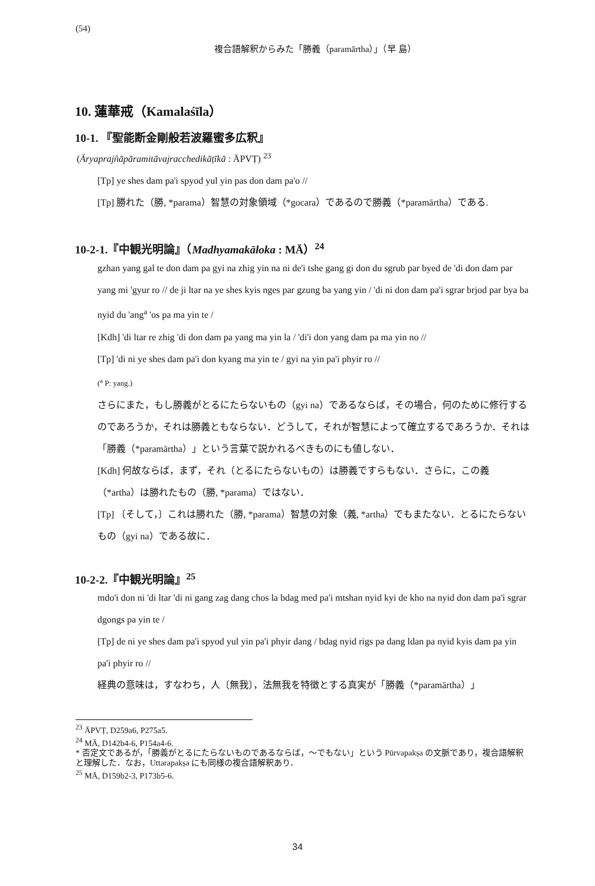(54)
複合語解釈からみた「勝義（paramārtha）」（早 島）
10. 蓮華戒（Kamalaśīla）
10-1. 『聖能断金剛般若波羅蜜多広釈』
(Āryaprajñāpāramitāvajracchedikāṭīkā : ĀPVṬ) <sup>23</sup>
[Tp] ye shes dam pa'i spyod yul yin pas don dam pa'o //
[Tp] 勝れた（勝, *parama）智慧の対象領域（*gocara）であるので勝義（*paramārtha）である.
10-2-1.『中観光明論』（Madhyamakāloka : MĀ）<sup>24</sup>
gzhan yang gal te don dam pa gyi na zhig yin na ni de'i tshe gang gi don du sgrub par byed de 'di don dam par yang mi 'gyur ro // de ji ltar na ye shes kyis nges par gzung ba yang yin / 'di ni don dam pa'i sgrar brjod par bya ba nyid du 'ang<sup>a</sup> 'os pa ma yin te /
[Kdh] 'di ltar re zhig 'di don dam pa yang ma yin la / 'di'i don yang dam pa ma yin no //
[Tp] 'di ni ye shes dam pa'i don kyang ma yin te / gyi na yin pa'i phyir ro //
(<sup>a</sup> P: yang.)
さらにまた，もし勝義がとるにたらないもの（gyi na）であるならば，その場合，何のために修行するのであろうか，それは勝義ともならない．どうして，それが智慧によって確立するであろうか．それは「勝義（*paramārtha）」という言葉で説かれるべきものにも値しない．
[Kdh] 何故ならば，まず，それ（とるにたらないもの）は勝義ですらもない．さらに，この義（*artha）は勝れたもの（勝, *parama）ではない．
[Tp] 〔そして，〕これは勝れた（勝, *parama）智慧の対象（義, *artha）でもまたない．とるにたらないもの（gyi na）である故に．
10-2-2.『中観光明論』<sup>25</sup>
mdo'i don ni 'di ltar 'di ni gang zag dang chos la bdag med pa'i mtshan nyid kyi de kho na nyid don dam pa'i sgrar dgongs pa yin te /
[Tp] de ni ye shes dam pa'i spyod yul yin pa'i phyir dang / bdag nyid rigs pa dang ldan pa nyid kyis dam pa yin pa'i phyir ro //
経典の意味は，すなわち，人〔無我〕，法無我を特徴とする真実が「勝義（*paramārtha）」
<sup>23</sup> ĀPVṬ, D259a6, P275a5.
<sup>24</sup> MĀ, D142b4-6, P154a4-6.
* 否定文であるが，「勝義がとるにたらないものであるならば，〜でもない」という Pūrvapakṣa の文脈であり，複合語解釈と理解した．なお，Uttarapakṣa にも同様の複合語解釈あり．
<sup>25</sup> MĀ, D159b2-3, P173b5-6.
34